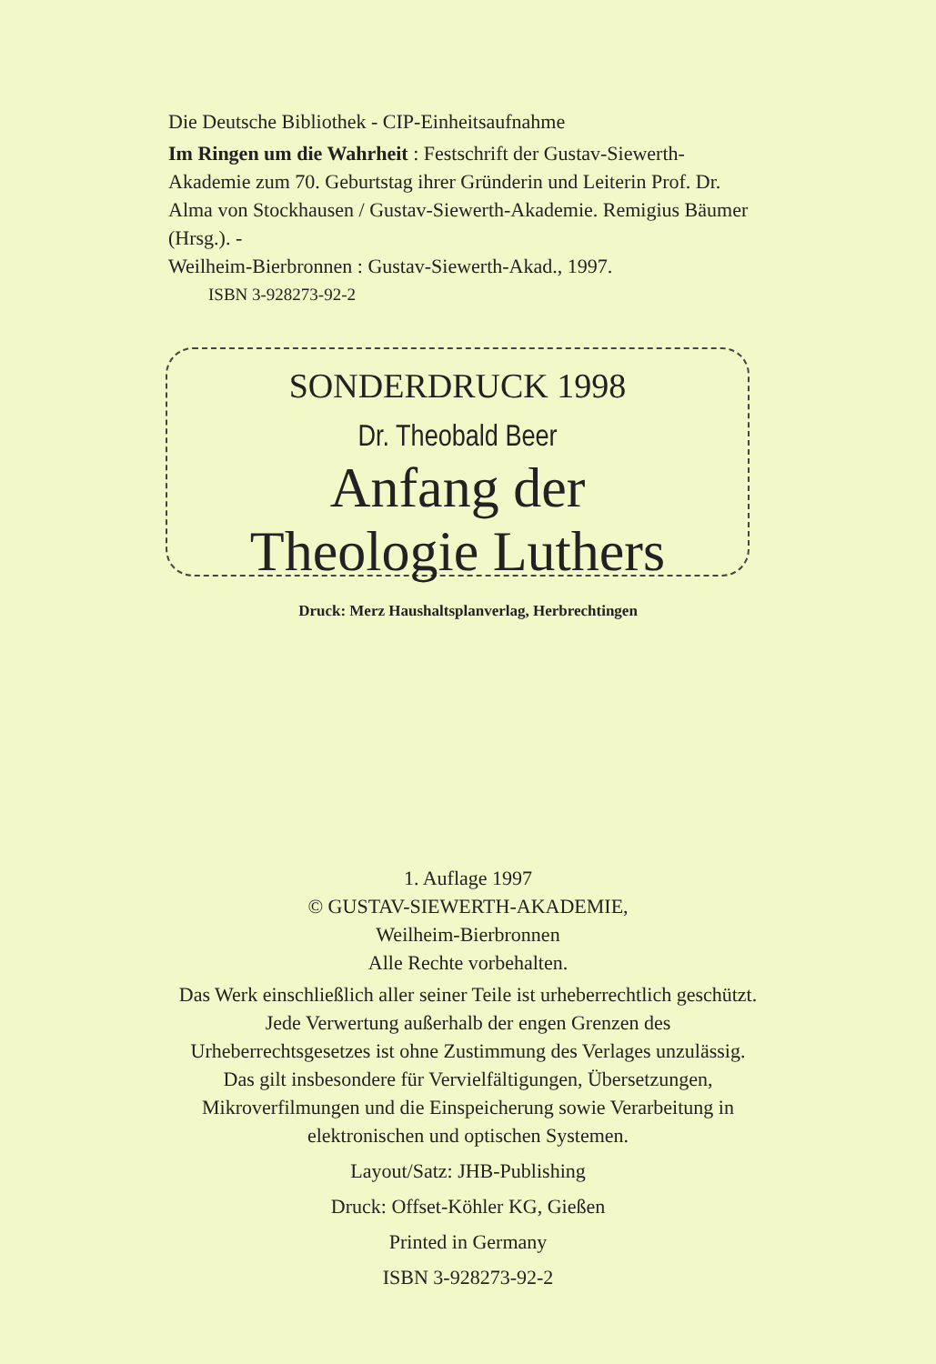Die Deutsche Bibliothek - CIP-Einheitsaufnahme
Im Ringen um die Wahrheit : Festschrift der Gustav-Siewerth-Akademie zum 70. Geburtstag ihrer Gründerin und Leiterin Prof. Dr. Alma von Stockhausen / Gustav-Siewerth-Akademie. Remigius Bäumer (Hrsg.). -
Weilheim-Bierbronnen : Gustav-Siewerth-Akad., 1997.
ISBN 3-928273-92-2
SONDERDRUCK 1998
Dr. Theobald Beer
Anfang der
Theologie Luthers
Druck: Merz Haushaltsplanverlag, Herbrechtingen
1. Auflage 1997
© GUSTAV-SIEWERTH-AKADEMIE,
Weilheim-Bierbronnen
Alle Rechte vorbehalten.
Das Werk einschließlich aller seiner Teile ist urheberrechtlich geschützt.
Jede Verwertung außerhalb der engen Grenzen des
Urheberrechtsgesetzes ist ohne Zustimmung des Verlages unzulässig.
Das gilt insbesondere für Vervielfältigungen, Übersetzungen,
Mikroverfilmungen und die Einspeicherung sowie Verarbeitung in
elektronischen und optischen Systemen.
Layout/Satz: JHB-Publishing
Druck: Offset-Köhler KG, Gießen
Printed in Germany
ISBN 3-928273-92-2